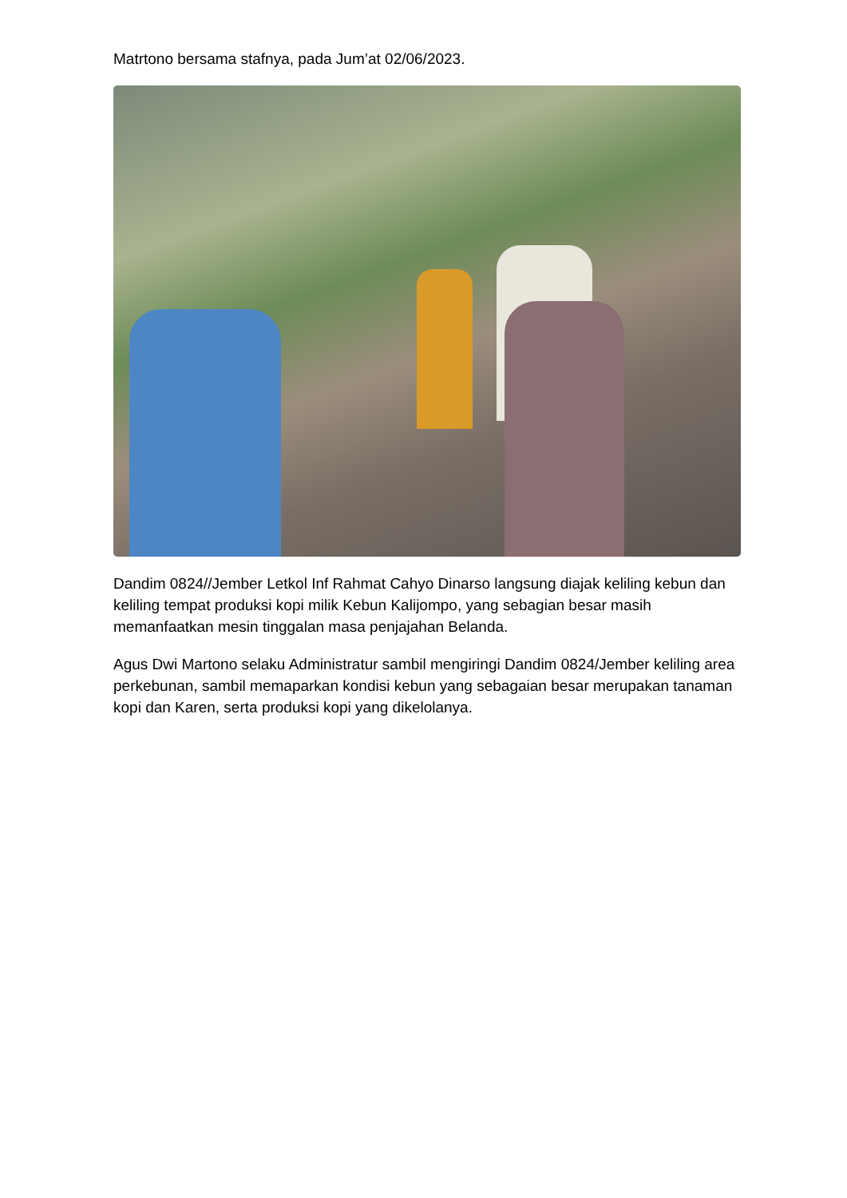Matrtono bersama stafnya, pada Jum’at 02/06/2023.
Dandim 0824//Jember Letkol Inf Rahmat Cahyo Dinarso langsung diajak keliling kebun dan keliling tempat produksi kopi milik Kebun Kalijompo, yang sebagian besar masih memanfaatkan mesin tinggalan masa penjajahan Belanda.
Agus Dwi Martono selaku Administratur sambil mengiringi Dandim 0824/Jember keliling area perkebunan, sambil memaparkan kondisi kebun yang sebagaian besar merupakan tanaman kopi dan Karen, serta produksi kopi yang dikelolanya.